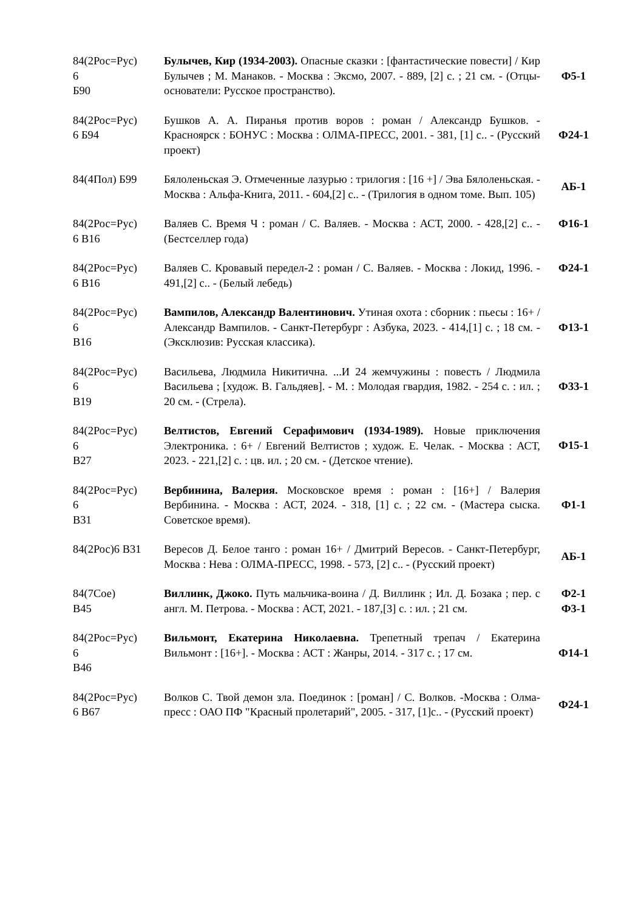| 84(2Рос=Рус) 6 Б90 | Булычев, Кир (1934-2003). Опасные сказки : [фантастические повести] / Кир Булычев ; М. Манаков. - Москва : Эксмо, 2007. - 889, [2] с. ; 21 см. - (Отцы-основатели: Русское пространство). | Ф5-1 |
| 84(2Рос=Рус) 6 Б94 | Бушков А. А. Пиранья против воров : роман / Александр Бушков. - Красноярск : БОНУС : Москва : ОЛМА-ПРЕСС, 2001. - 381, [1] с.. - (Русский проект) | Ф24-1 |
| 84(4Пол) Б99 | Бялоленьская Э. Отмеченные лазурью : трилогия : [16 +] / Эва Бялоленьская. - Москва : Альфа-Книга, 2011. - 604,[2] с.. - (Трилогия в одном томе. Вып. 105) | АБ-1 |
| 84(2Рос=Рус) 6 В16 | Валяев С. Время Ч : роман / С. Валяев. - Москва : АСТ, 2000. - 428,[2] с.. - (Бестселлер года) | Ф16-1 |
| 84(2Рос=Рус) 6 В16 | Валяев С. Кровавый передел-2 : роман / С. Валяев. - Москва : Локид, 1996. - 491,[2] с.. - (Белый лебедь) | Ф24-1 |
| 84(2Рос=Рус) 6 В16 | Вампилов, Александр Валентинович. Утиная охота : сборник : пьесы : 16+ / Александр Вампилов. - Санкт-Петербург : Азбука, 2023. - 414,[1] с. ; 18 см. - (Эксклюзив: Русская классика). | Ф13-1 |
| 84(2Рос=Рус) 6 В19 | Васильева, Людмила Никитична. ...И 24 жемчужины : повесть / Людмила Васильева ; [худож. В. Гальдяев]. - М. : Молодая гвардия, 1982. - 254 с. : ил. ; 20 см. - (Стрела). | Ф33-1 |
| 84(2Рос=Рус) 6 В27 | Велтистов, Евгений Серафимович (1934-1989). Новые приключения Электроника. : 6+ / Евгений Велтистов ; худож. Е. Челак. - Москва : АСТ, 2023. - 221,[2] с. : цв. ил. ; 20 см. - (Детское чтение). | Ф15-1 |
| 84(2Рос=Рус) 6 В31 | Вербинина, Валерия. Московское время : роман : [16+] / Валерия Вербинина. - Москва : АСТ, 2024. - 318, [1] с. ; 22 см. - (Мастера сыска. Советское время). | Ф1-1 |
| 84(2Рос)6 В31 | Вересов Д. Белое танго : роман 16+ / Дмитрий Вересов. - Санкт-Петербург, Москва : Нева : ОЛМА-ПРЕСС, 1998. - 573, [2] с.. - (Русский проект) | АБ-1 |
| 84(7Сое) В45 | Виллинк, Джоко. Путь мальчика-воина / Д. Виллинк ; Ил. Д. Бозака ; пер. с англ. М. Петрова. - Москва : АСТ, 2021. - 187,[3] с. : ил. ; 21 см. | Ф2-1 Ф3-1 |
| 84(2Рос=Рус) 6 В46 | Вильмонт, Екатерина Николаевна. Трепетный трепач / Екатерина Вильмонт : [16+]. - Москва : АСТ : Жанры, 2014. - 317 с. ; 17 см. | Ф14-1 |
| 84(2Рос=Рус) 6 В67 | Волков С. Твой демон зла. Поединок : [роман] / С. Волков. -Москва : Олма-пресс : ОАО ПФ "Красный пролетарий", 2005. - 317, [1]с.. - (Русский проект) | Ф24-1 |